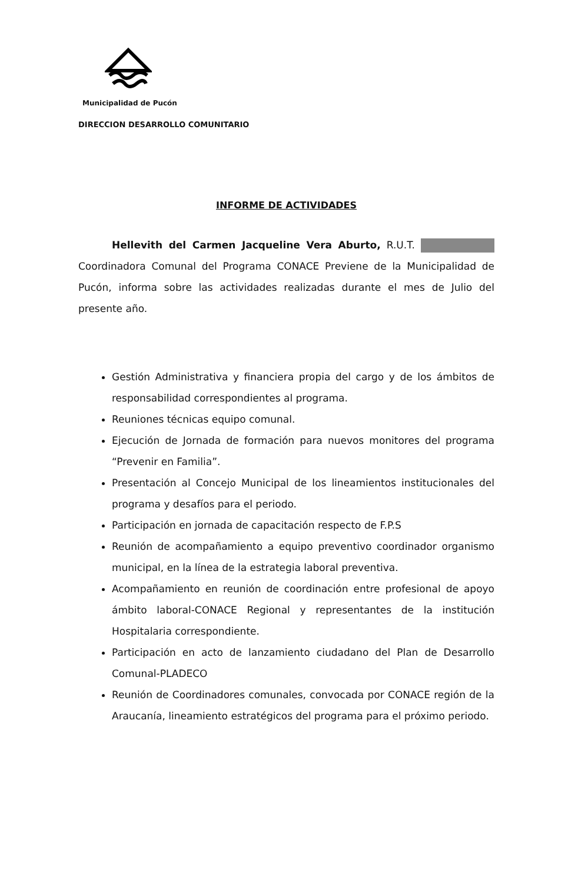Municipalidad de Pucón
DIRECCION DESARROLLO COMUNITARIO
INFORME DE ACTIVIDADES
Hellevith del Carmen Jacqueline Vera Aburto, R.U.T. Coordinadora Comunal del Programa CONACE Previene de la Municipalidad de Pucón, informa sobre las actividades realizadas durante el mes de Julio del presente año.
Gestión Administrativa y financiera propia del cargo y de los ámbitos de responsabilidad correspondientes al programa.
Reuniones técnicas equipo comunal.
Ejecución de Jornada de formación para nuevos monitores del programa “Prevenir en Familia”.
Presentación al Concejo Municipal de los lineamientos institucionales del programa y desafíos para el periodo.
Participación en jornada de capacitación respecto de F.P.S
Reunión de acompañamiento a equipo preventivo coordinador organismo municipal, en la línea de la estrategia laboral preventiva.
Acompañamiento en reunión de coordinación entre profesional de apoyo ámbito laboral-CONACE Regional y representantes de la institución Hospitalaria correspondiente.
Participación en acto de lanzamiento ciudadano del Plan de Desarrollo Comunal-PLADECO
Reunión de Coordinadores comunales, convocada por CONACE región de la Araucanía, lineamiento estratégicos del programa para el próximo periodo.